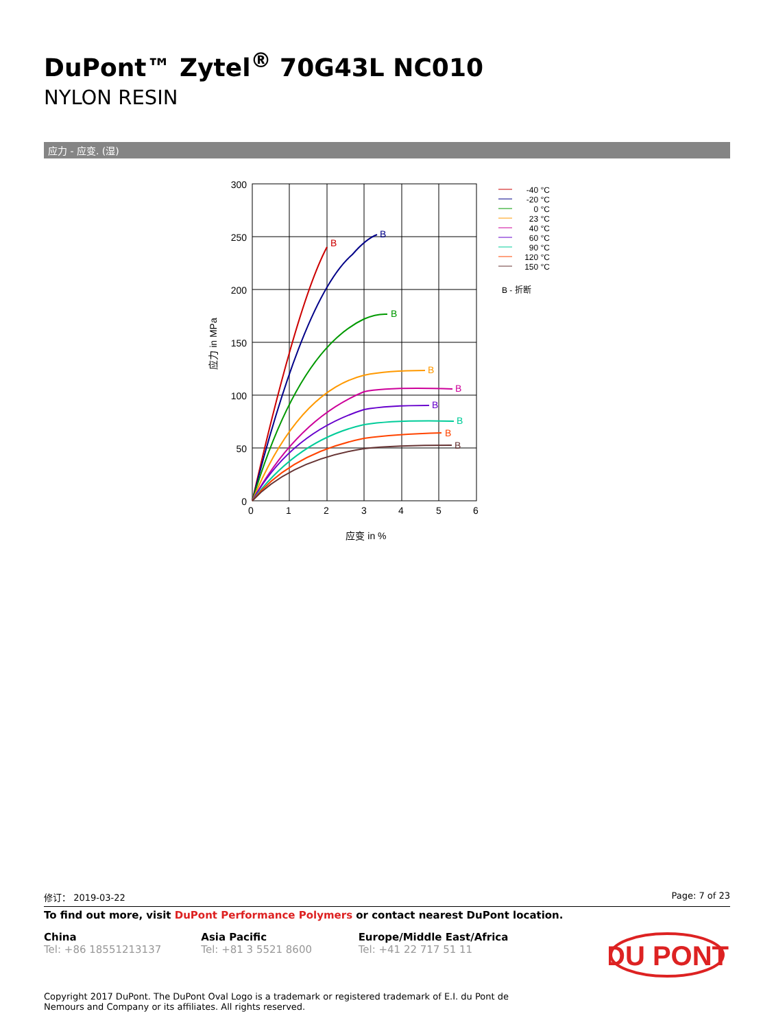DuPont™ Zytel<sup>®</sup> 70G43L NC010
NYLON RESIN
应力 - 应变. (湿)
300
250
200
150
100
50
0
0
1
2
3
4
5
6
应变 in %
应力 in MPa
B
B
B
B
B
B
B
B
B
-40 °C
-20 °C
0 °C
23 °C
40 °C
60 °C
90 °C
120 °C
150 °C
B - 折断
修订： 2019-03-22 Page: 7 of 23
To find out more, visit DuPont Performance Polymers or contact nearest DuPont location.
China
Tel: +86 18551213137
Asia Pacific
Tel: +81 3 5521 8600
Europe/Middle East/Africa
Tel: +41 22 717 51 11
DU PONT
Copyright 2017 DuPont. The DuPont Oval Logo is a trademark or registered trademark of E.I. du Pont de Nemours and Company or its affiliates. All rights reserved.